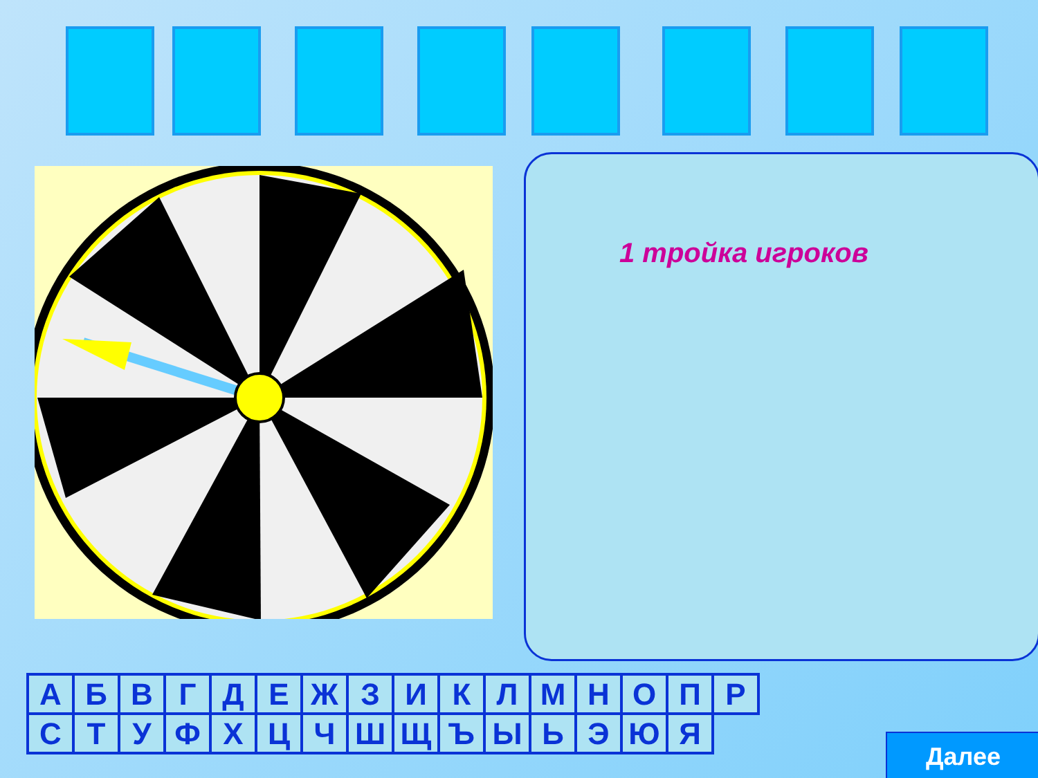1 тройка игроков
| А | Б | В | Г | Д | Е | Ж | З | И | К | Л | М | Н | О | П | Р |
| С | Т | У | Ф | Х | Ц | Ч | Ш | Щ | Ъ | Ы | Ь | Э | Ю | Я | |
Далее